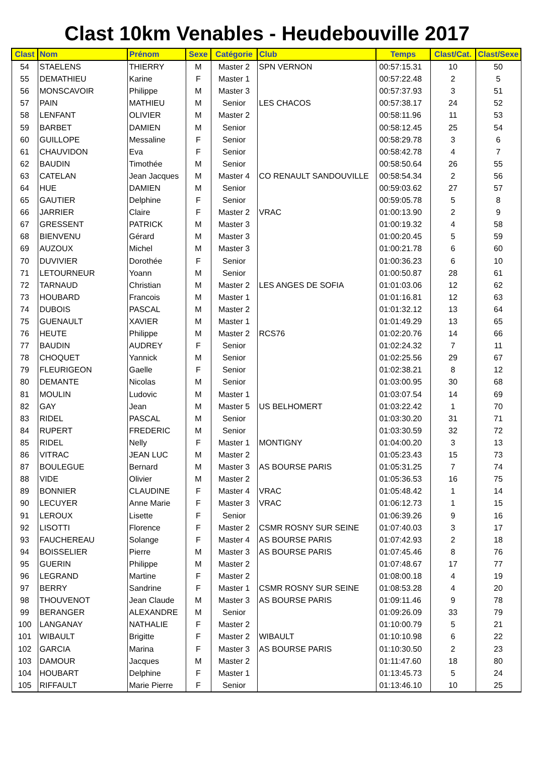Clast 10km Venables - Heudebouville 2017
| Clast | Nom | Prénom | Sexe | Catégorie | Club | Temps | Clast/Cat. | Clast/Sexe |
| --- | --- | --- | --- | --- | --- | --- | --- | --- |
| 54 | STAELENS | THIERRY | M | Master 2 | SPN VERNON | 00:57:15.31 | 10 | 50 |
| 55 | DEMATHIEU | Karine | F | Master 1 | | 00:57:22.48 | 2 | 5 |
| 56 | MONSCAVOIR | Philippe | M | Master 3 | | 00:57:37.93 | 3 | 51 |
| 57 | PAIN | MATHIEU | M | Senior | LES CHACOS | 00:57:38.17 | 24 | 52 |
| 58 | LENFANT | OLIVIER | M | Master 2 | | 00:58:11.96 | 11 | 53 |
| 59 | BARBET | DAMIEN | M | Senior | | 00:58:12.45 | 25 | 54 |
| 60 | GUILLOPE | Messaline | F | Senior | | 00:58:29.78 | 3 | 6 |
| 61 | CHAUVIDON | Eva | F | Senior | | 00:58:42.78 | 4 | 7 |
| 62 | BAUDIN | Timothée | M | Senior | | 00:58:50.64 | 26 | 55 |
| 63 | CATELAN | Jean Jacques | M | Master 4 | CO RENAULT SANDOUVILLE | 00:58:54.34 | 2 | 56 |
| 64 | HUE | DAMIEN | M | Senior | | 00:59:03.62 | 27 | 57 |
| 65 | GAUTIER | Delphine | F | Senior | | 00:59:05.78 | 5 | 8 |
| 66 | JARRIER | Claire | F | Master 2 | VRAC | 01:00:13.90 | 2 | 9 |
| 67 | GRESSENT | PATRICK | M | Master 3 | | 01:00:19.32 | 4 | 58 |
| 68 | BIENVENU | Gérard | M | Master 3 | | 01:00:20.45 | 5 | 59 |
| 69 | AUZOUX | Michel | M | Master 3 | | 01:00:21.78 | 6 | 60 |
| 70 | DUVIVIER | Dorothée | F | Senior | | 01:00:36.23 | 6 | 10 |
| 71 | LETOURNEUR | Yoann | M | Senior | | 01:00:50.87 | 28 | 61 |
| 72 | TARNAUD | Christian | M | Master 2 | LES ANGES DE SOFIA | 01:01:03.06 | 12 | 62 |
| 73 | HOUBARD | Francois | M | Master 1 | | 01:01:16.81 | 12 | 63 |
| 74 | DUBOIS | PASCAL | M | Master 2 | | 01:01:32.12 | 13 | 64 |
| 75 | GUENAULT | XAVIER | M | Master 1 | | 01:01:49.29 | 13 | 65 |
| 76 | HEUTE | Philippe | M | Master 2 | RCS76 | 01:02:20.76 | 14 | 66 |
| 77 | BAUDIN | AUDREY | F | Senior | | 01:02:24.32 | 7 | 11 |
| 78 | CHOQUET | Yannick | M | Senior | | 01:02:25.56 | 29 | 67 |
| 79 | FLEURIGEON | Gaelle | F | Senior | | 01:02:38.21 | 8 | 12 |
| 80 | DEMANTE | Nicolas | M | Senior | | 01:03:00.95 | 30 | 68 |
| 81 | MOULIN | Ludovic | M | Master 1 | | 01:03:07.54 | 14 | 69 |
| 82 | GAY | Jean | M | Master 5 | US BELHOMERT | 01:03:22.42 | 1 | 70 |
| 83 | RIDEL | PASCAL | M | Senior | | 01:03:30.20 | 31 | 71 |
| 84 | RUPERT | FREDERIC | M | Senior | | 01:03:30.59 | 32 | 72 |
| 85 | RIDEL | Nelly | F | Master 1 | MONTIGNY | 01:04:00.20 | 3 | 13 |
| 86 | VITRAC | JEAN LUC | M | Master 2 | | 01:05:23.43 | 15 | 73 |
| 87 | BOULEGUE | Bernard | M | Master 3 | AS BOURSE PARIS | 01:05:31.25 | 7 | 74 |
| 88 | VIDE | Olivier | M | Master 2 | | 01:05:36.53 | 16 | 75 |
| 89 | BONNIER | CLAUDINE | F | Master 4 | VRAC | 01:05:48.42 | 1 | 14 |
| 90 | LECUYER | Anne Marie | F | Master 3 | VRAC | 01:06:12.73 | 1 | 15 |
| 91 | LEROUX | Lisette | F | Senior | | 01:06:39.26 | 9 | 16 |
| 92 | LISOTTI | Florence | F | Master 2 | CSMR ROSNY SUR SEINE | 01:07:40.03 | 3 | 17 |
| 93 | FAUCHEREAU | Solange | F | Master 4 | AS BOURSE PARIS | 01:07:42.93 | 2 | 18 |
| 94 | BOISSELIER | Pierre | M | Master 3 | AS BOURSE PARIS | 01:07:45.46 | 8 | 76 |
| 95 | GUERIN | Philippe | M | Master 2 | | 01:07:48.67 | 17 | 77 |
| 96 | LEGRAND | Martine | F | Master 2 | | 01:08:00.18 | 4 | 19 |
| 97 | BERRY | Sandrine | F | Master 1 | CSMR ROSNY SUR SEINE | 01:08:53.28 | 4 | 20 |
| 98 | THOUVENOT | Jean Claude | M | Master 3 | AS BOURSE PARIS | 01:09:11.46 | 9 | 78 |
| 99 | BERANGER | ALEXANDRE | M | Senior | | 01:09:26.09 | 33 | 79 |
| 100 | LANGANAY | NATHALIE | F | Master 2 | | 01:10:00.79 | 5 | 21 |
| 101 | WIBAULT | Brigitte | F | Master 2 | WIBAULT | 01:10:10.98 | 6 | 22 |
| 102 | GARCIA | Marina | F | Master 3 | AS BOURSE PARIS | 01:10:30.50 | 2 | 23 |
| 103 | DAMOUR | Jacques | M | Master 2 | | 01:11:47.60 | 18 | 80 |
| 104 | HOUBART | Delphine | F | Master 1 | | 01:13:45.73 | 5 | 24 |
| 105 | RIFFAULT | Marie Pierre | F | Senior | | 01:13:46.10 | 10 | 25 |